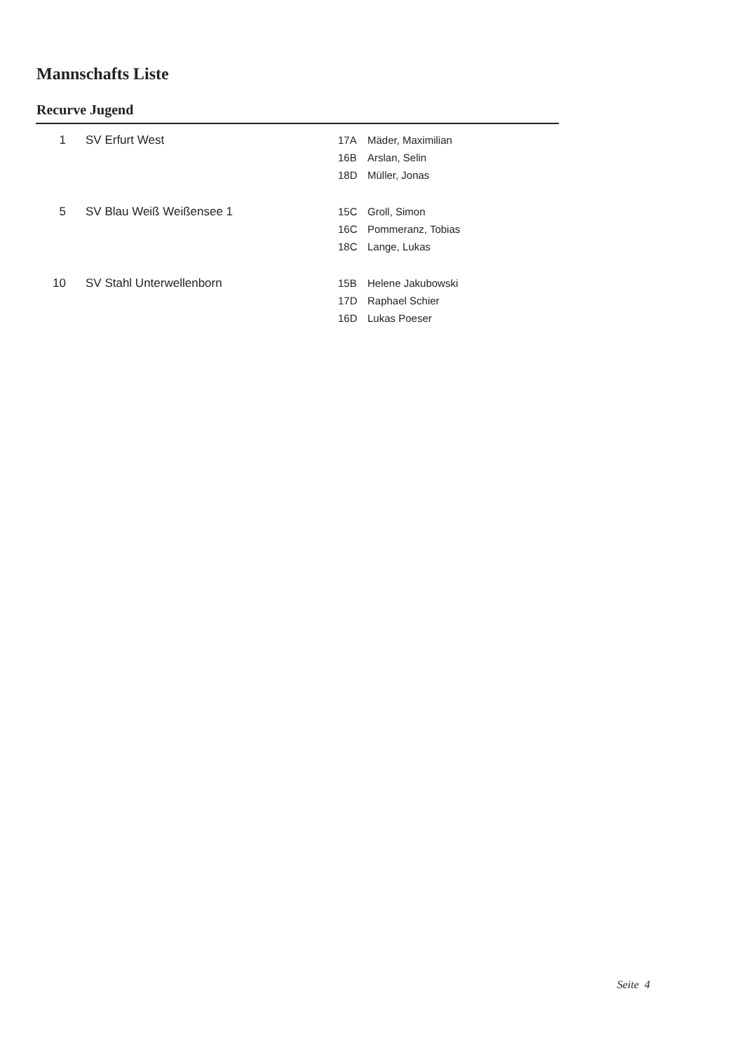Mannschafts Liste
Recurve Jugend
| 1 | SV Erfurt West | 17A | Mäder, Maximilian |
| | | 16B | Arslan, Selin |
| | | 18D | Müller, Jonas |
| 5 | SV Blau Weiß Weißensee 1 | 15C | Groll, Simon |
| | | 16C | Pommeranz, Tobias |
| | | 18C | Lange, Lukas |
| 10 | SV Stahl Unterwellenborn | 15B | Helene Jakubowski |
| | | 17D | Raphael Schier |
| | | 16D | Lukas Poeser |
Seite 4